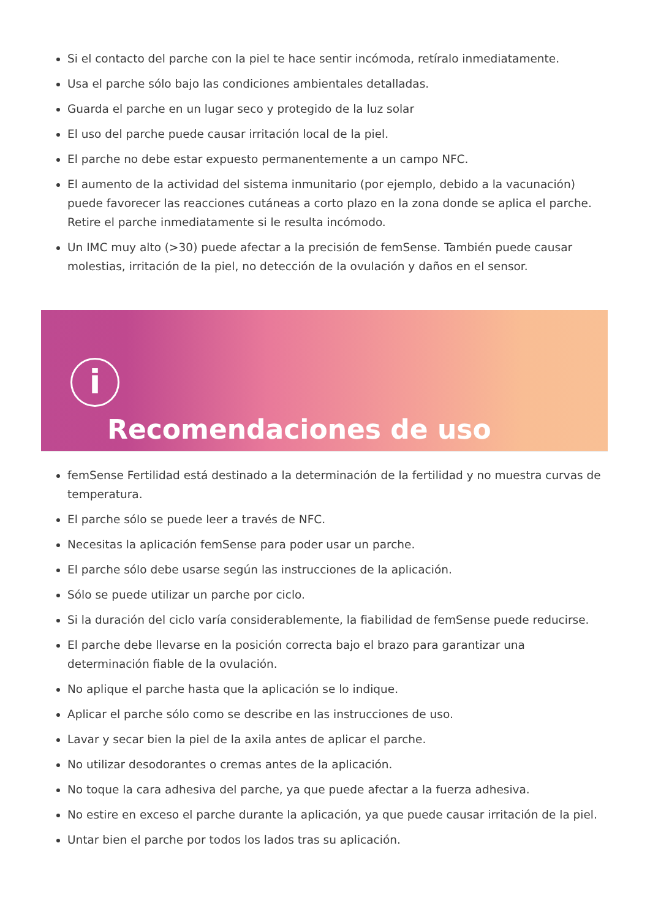Si el contacto del parche con la piel te hace sentir incómoda, retíralo inmediatamente.
Usa el parche sólo bajo las condiciones ambientales detalladas.
Guarda el parche en un lugar seco y protegido de la luz solar
El uso del parche puede causar irritación local de la piel.
El parche no debe estar expuesto permanentemente a un campo NFC.
El aumento de la actividad del sistema inmunitario (por ejemplo, debido a la vacunación) puede favorecer las reacciones cutáneas a corto plazo en la zona donde se aplica el parche. Retire el parche inmediatamente si le resulta incómodo.
Un IMC muy alto (>30) puede afectar a la precisión de femSense. También puede causar molestias, irritación de la piel, no detección de la ovulación y daños en el sensor.
i
Recomendaciones de uso
femSense Fertilidad está destinado a la determinación de la fertilidad y no muestra curvas de temperatura.
El parche sólo se puede leer a través de NFC.
Necesitas la aplicación femSense para poder usar un parche.
El parche sólo debe usarse según las instrucciones de la aplicación.
Sólo se puede utilizar un parche por ciclo.
Si la duración del ciclo varía considerablemente, la fiabilidad de femSense puede reducirse.
El parche debe llevarse en la posición correcta bajo el brazo para garantizar una determinación fiable de la ovulación.
No aplique el parche hasta que la aplicación se lo indique.
Aplicar el parche sólo como se describe en las instrucciones de uso.
Lavar y secar bien la piel de la axila antes de aplicar el parche.
No utilizar desodorantes o cremas antes de la aplicación.
No toque la cara adhesiva del parche, ya que puede afectar a la fuerza adhesiva.
No estire en exceso el parche durante la aplicación, ya que puede causar irritación de la piel.
Untar bien el parche por todos los lados tras su aplicación.